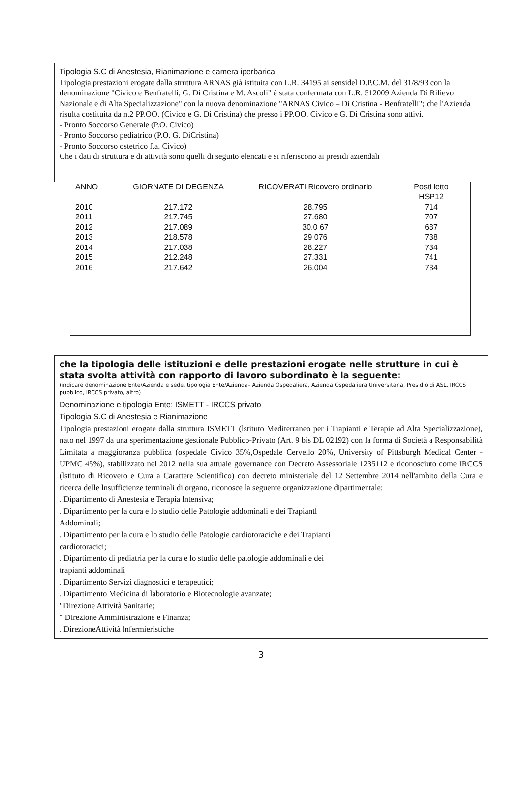Tipologia S.C di Anestesia, Rianimazione e camera iperbarica
Tipologia prestazioni erogate dalla struttura ARNAS già istituita con L.R. 34195 ai sensidel D.P.C.M. del 31/8/93 con la denominazione "Civico e Benfratelli, G. Di Cristina e M. Ascoli" è stata confermata con L.R. 512009 Azienda Di Rilievo Nazionale e di Alta Specializzazione" con la nuova denominazione "ARNAS Civico – Di Cristina - Benfratelli"; che l'Azienda risulta costituita da n.2 PP.OO. (Civico e G. Di Cristina) che presso i PP.OO. Civico e G. Di Cristina sono attivi.
- Pronto Soccorso Generale (P.O. Civico)
- Pronto Soccorso pediatrico (P.O. G. DiCristina)
- Pronto Soccorso ostetrico f.a. Civico)
Che i dati di struttura e di attività sono quelli di seguito elencati e si riferiscono ai presidi aziendali
| ANNO | GIORNATE DI DEGENZA | RICOVERATI Ricovero ordinario | Posti letto HSP12 |
| --- | --- | --- | --- |
| 2010 2011 2012 2013 2014 2015 2016 | 217.172 217.745 217.089 218.578 217.038 212.248 217.642 | 28.795 27.680 30.0 67 29 076 28.227 27.331 26.004 | 714 707 687 738 734 741 734 |
che la tipologia delle istituzioni e delle prestazioni erogate nelle strutture in cui è stata svolta attività con rapporto di lavoro subordinato è la seguente:
(indicare denominazione Ente/Azienda e sede, tipologia Ente/Azienda– Azienda Ospedaliera, Azienda Ospedaliera Universitaria, Presidio di ASL, IRCCS pubblico, IRCCS privato, altro)
Denominazione e tipologia Ente: ISMETT - IRCCS privato
Tipologia S.C di Anestesia e Rianimazione
Tipologia prestazioni erogate dalla struttura ISMETT (lstituto Mediterraneo per i Trapianti e Terapie ad Alta Specializzazione), nato nel 1997 da una sperimentazione gestionale Pubblico-Privato (Art. 9 bis DL 02192) con la forma di Società a Responsabilità Limitata a maggioranza pubblica (ospedale Civico 35%,Ospedale Cervello 20%, University of Pittsburgh Medical Center - UPMC 45%), stabilizzato nel 2012 nella sua attuale governance con Decreto Assessoriale 1235112 e riconosciuto come IRCCS (lstituto di Ricovero e Cura a Carattere Scientifico) con decreto ministeriale del 12 Settembre 2014 nell'ambito della Cura e ricerca delle lnsufficienze terminali di organo, riconosce la seguente organizzazione dipartimentale:
. Dipartimento di Anestesia e Terapia lntensiva;
. Dipartimento per la cura e lo studio delle Patologie addominali e dei Trapiantl
Addominali;
. Dipartimento per la cura e lo studio delle Patologie cardiotoraciche e dei Trapianti
cardiotoracici;
. Dipartimento di pediatria per la cura e lo studio delle patologie addominali e dei
trapianti addominali
. Dipartimento Servizi diagnostici e terapeutici;
. Dipartimento Medicina di laboratorio e Biotecnologie avanzate;
' Direzione Attività Sanitarie;
" Direzione Amministrazione e Finanza;
. DirezioneAttività lnfermieristiche
3